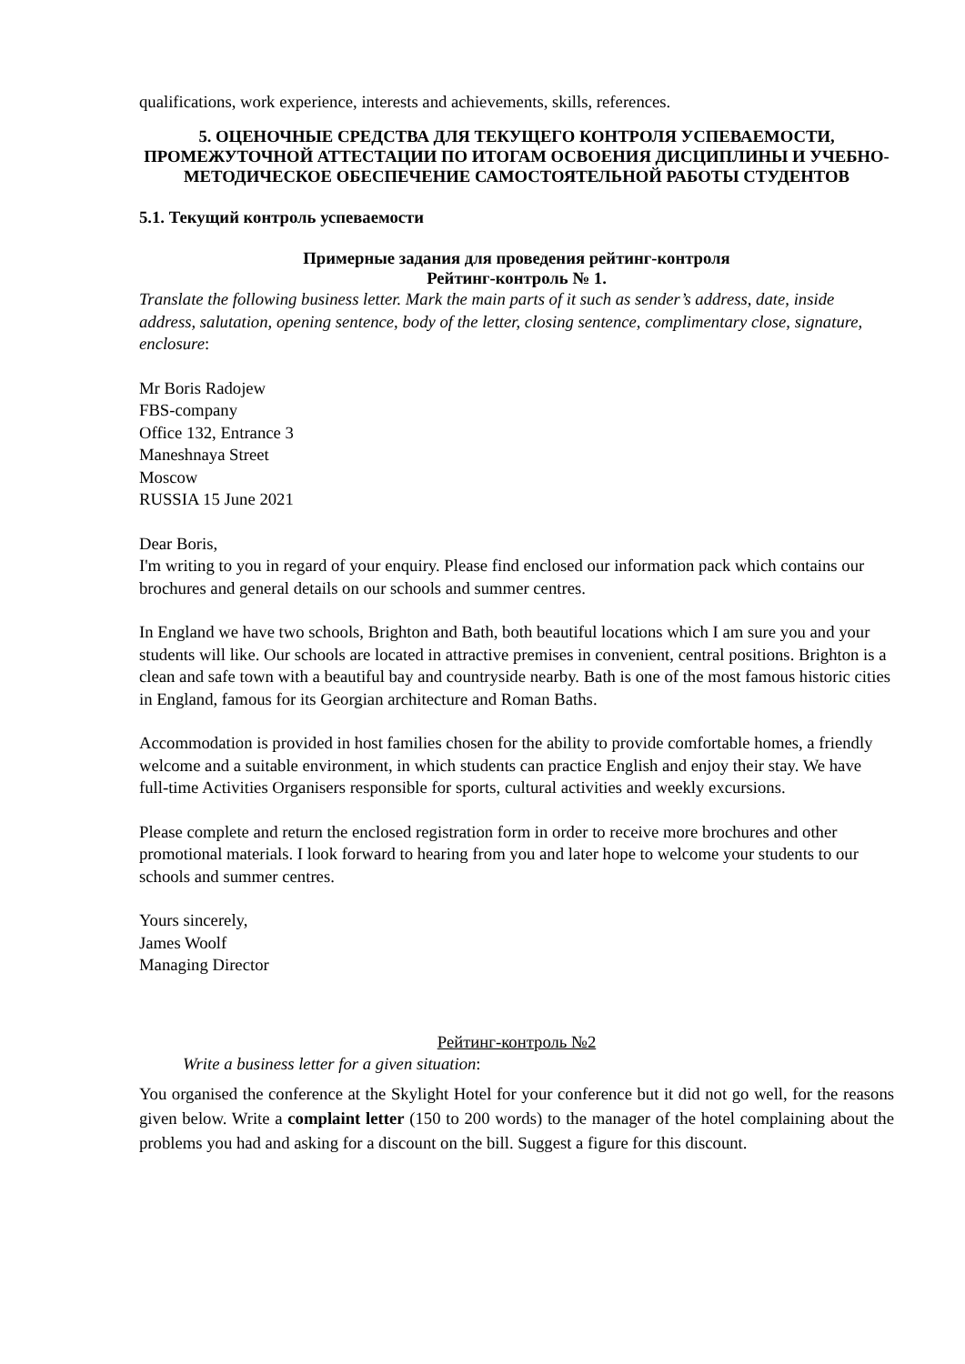qualifications, work experience, interests and achievements, skills, references.
5. ОЦЕНОЧНЫЕ СРЕДСТВА ДЛЯ ТЕКУЩЕГО КОНТРОЛЯ УСПЕВАЕМОСТИ, ПРОМЕЖУТОЧНОЙ АТТЕСТАЦИИ ПО ИТОГАМ ОСВОЕНИЯ ДИСЦИПЛИНЫ И УЧЕБНО-МЕТОДИЧЕСКОЕ ОБЕСПЕЧЕНИЕ САМОСТОЯТЕЛЬНОЙ РАБОТЫ СТУДЕНТОВ
5.1. Текущий контроль успеваемости
Примерные задания для проведения рейтинг-контроля
Рейтинг-контроль № 1.
Translate the following business letter. Mark the main parts of it such as sender’s address, date, inside address, salutation, opening sentence, body of the letter, closing sentence, complimentary close, signature, enclosure:
Mr Boris Radojew
FBS-company
Office 132, Entrance 3
Maneshnaya Street
Moscow
RUSSIA 15 June 2021
Dear Boris,
I'm writing to you in regard of your enquiry. Please find enclosed our information pack which contains our brochures and general details on our schools and summer centres.
In England we have two schools, Brighton and Bath, both beautiful locations which I am sure you and your students will like. Our schools are located in attractive premises in convenient, central positions. Brighton is a clean and safe town with a beautiful bay and countryside nearby. Bath is one of the most famous historic cities in England, famous for its Georgian architecture and Roman Baths.
Accommodation is provided in host families chosen for the ability to provide comfortable homes, a friendly welcome and a suitable environment, in which students can practice English and enjoy their stay. We have full-time Activities Organisers responsible for sports, cultural activities and weekly excursions.
Please complete and return the enclosed registration form in order to receive more brochures and other promotional materials. I look forward to hearing from you and later hope to welcome your students to our schools and summer centres.
Yours sincerely,
James Woolf
Managing Director
Рейтинг-контроль №2
Write a business letter for a given situation:
You organised the conference at the Skylight Hotel for your conference but it did not go well, for the reasons given below. Write a complaint letter (150 to 200 words) to the manager of the hotel complaining about the problems you had and asking for a discount on the bill. Suggest a figure for this discount.